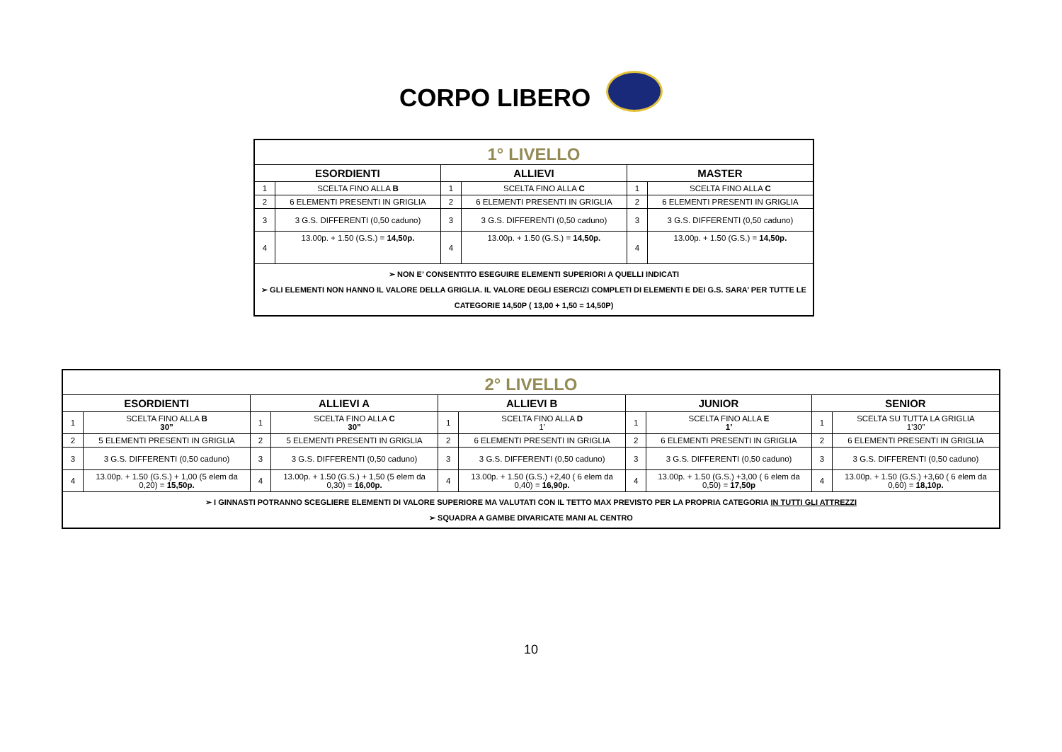CORPO LIBERO
| 1° LIVELLO | | | | | |
| ESORDIENTI | | ALLIEVI | | MASTER | |
| 1 | SCELTA FINO ALLA B | 1 | SCELTA FINO ALLA C | 1 | SCELTA FINO ALLA C |
| 2 | 6 ELEMENTI PRESENTI IN GRIGLIA | 2 | 6 ELEMENTI PRESENTI IN GRIGLIA | 2 | 6 ELEMENTI PRESENTI IN GRIGLIA |
| 3 | 3 G.S. DIFFERENTI (0,50 caduno) | 3 | 3 G.S. DIFFERENTI (0,50 caduno) | 3 | 3 G.S. DIFFERENTI (0,50 caduno) |
| 4 | 13.00p. + 1.50 (G.S.) = 14,50p. | 4 | 13.00p. + 1.50 (G.S.) = 14,50p. | 4 | 13.00p. + 1.50 (G.S.) = 14,50p. |
| ➢ NON E’ CONSENTITO ESEGUIRE ELEMENTI SUPERIORI A QUELLI INDICATI ➢ GLI ELEMENTI NON HANNO IL VALORE DELLA GRIGLIA. IL VALORE DEGLI ESERCIZI COMPLETI DI ELEMENTI E DEI G.S. SARA’ PER TUTTE LE CATEGORIE 14,50P ( 13,00 + 1,50 = 14,50P) | | | | | |
| 2° LIVELLO | | | | | | | | | |
| ESORDIENTI | | ALLIEVI A | | ALLIEVI B | | JUNIOR | | SENIOR | |
| 1 | SCELTA FINO ALLA B 30” | 1 | SCELTA FINO ALLA C 30” | 1 | SCELTA FINO ALLA D 1’ | 1 | SCELTA FINO ALLA E 1’ | 1 | SCELTA SU TUTTA LA GRIGLIA 1’30” |
| 2 | 5 ELEMENTI PRESENTI IN GRIGLIA | 2 | 5 ELEMENTI PRESENTI IN GRIGLIA | 2 | 6 ELEMENTI PRESENTI IN GRIGLIA | 2 | 6 ELEMENTI PRESENTI IN GRIGLIA | 2 | 6 ELEMENTI PRESENTI IN GRIGLIA |
| 3 | 3 G.S. DIFFERENTI (0,50 caduno) | 3 | 3 G.S. DIFFERENTI (0,50 caduno) | 3 | 3 G.S. DIFFERENTI (0,50 caduno) | 3 | 3 G.S. DIFFERENTI (0,50 caduno) | 3 | 3 G.S. DIFFERENTI (0,50 caduno) |
| 4 | 13.00p. + 1.50 (G.S.) + 1,00 (5 elem da 0,20) = 15,50p. | 4 | 13.00p. + 1.50 (G.S.) + 1,50 (5 elem da 0,30) = 16,00p. | 4 | 13.00p. + 1.50 (G.S.) +2,40 ( 6 elem da 0,40) = 16,90p. | 4 | 13.00p. + 1.50 (G.S.) +3,00 ( 6 elem da 0,50) = 17,50p | 4 | 13.00p. + 1.50 (G.S.) +3,60 ( 6 elem da 0,60) = 18,10p. |
| ➢ I GINNASTI POTRANNO SCEGLIERE ELEMENTI DI VALORE SUPERIORE MA VALUTATI CON IL TETTO MAX PREVISTO PER LA PROPRIA CATEGORIA IN TUTTI GLI ATTREZZI ➢ SQUADRA A GAMBE DIVARICATE MANI AL CENTRO | | | | | | | | | |
10